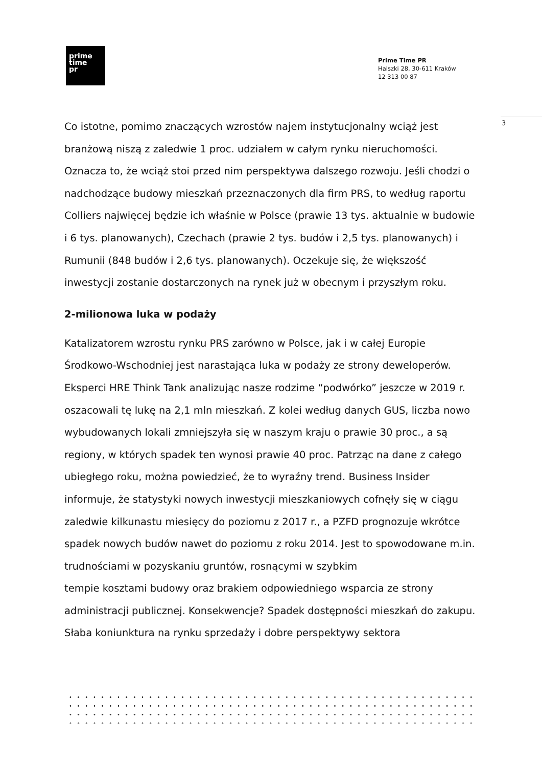prime
time
pr
Prime Time PR
Halszki 28, 30-611 Kraków
12 313 00 87
3
Co istotne, pomimo znaczących wzrostów najem instytucjonalny wciąż jest branżową niszą z zaledwie 1 proc. udziałem w całym rynku nieruchomości. Oznacza to, że wciąż stoi przed nim perspektywa dalszego rozwoju. Jeśli chodzi o nadchodzące budowy mieszkań przeznaczonych dla firm PRS, to według raportu Colliers najwięcej będzie ich właśnie w Polsce (prawie 13 tys. aktualnie w budowie i 6 tys. planowanych), Czechach (prawie 2 tys. budów i 2,5 tys. planowanych) i Rumunii (848 budów i 2,6 tys. planowanych). Oczekuje się, że większość inwestycji zostanie dostarczonych na rynek już w obecnym i przyszłym roku.
2-milionowa luka w podaży
Katalizatorem wzrostu rynku PRS zarówno w Polsce, jak i w całej Europie Środkowo-Wschodniej jest narastająca luka w podaży ze strony deweloperów. Eksperci HRE Think Tank analizując nasze rodzime “podwórko” jeszcze w 2019 r. oszacowali tę lukę na 2,1 mln mieszkań. Z kolei według danych GUS, liczba nowo wybudowanych lokali zmniejszyła się w naszym kraju o prawie 30 proc., a są regiony, w których spadek ten wynosi prawie 40 proc. Patrząc na dane z całego ubiegłego roku, można powiedzieć, że to wyraźny trend. Business Insider informuje, że statystyki nowych inwestycji mieszkaniowych cofnęły się w ciągu zaledwie kilkunastu miesięcy do poziomu z 2017 r., a PZFD prognozuje wkrótce spadek nowych budów nawet do poziomu z roku 2014. Jest to spowodowane m.in. trudnościami w pozyskaniu gruntów, rosnącymi w szybkim
tempie kosztami budowy oraz brakiem odpowiedniego wsparcia ze strony administracji publicznej. Konsekwencje? Spadek dostępności mieszkań do zakupu. Słaba koniunktura na rynku sprzedaży i dobre perspektywy sektora